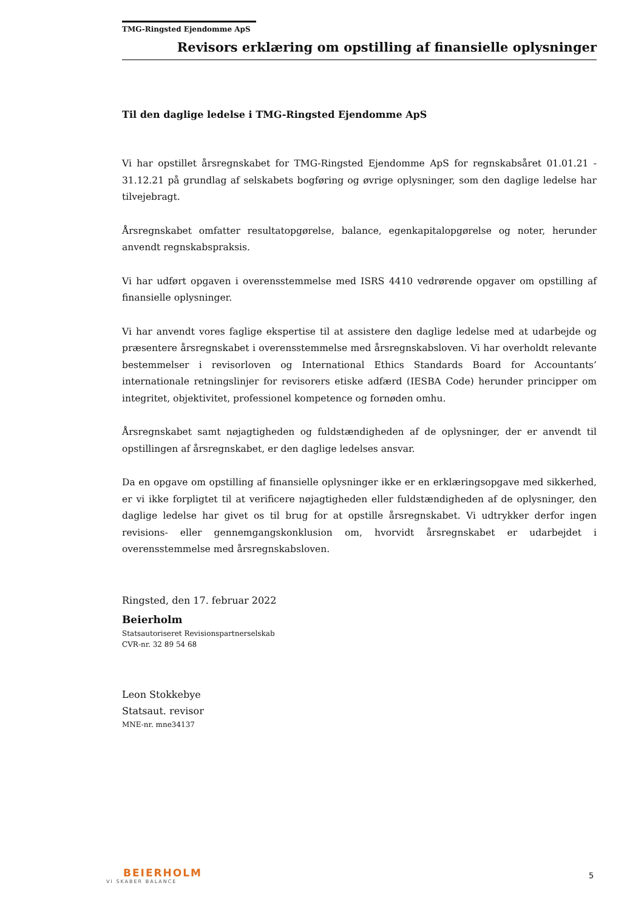TMG-Ringsted Ejendomme ApS
Revisors erklæring om opstilling af finansielle oplysninger
Til den daglige ledelse i TMG-Ringsted Ejendomme ApS
Vi har opstillet årsregnskabet for TMG-Ringsted Ejendomme ApS for regnskabsåret 01.01.21 - 31.12.21 på grundlag af selskabets bogføring og øvrige oplysninger, som den daglige ledelse har tilvejebragt.
Årsregnskabet omfatter resultatopgørelse, balance, egenkapitalopgørelse og noter, herunder anvendt regnskabspraksis.
Vi har udført opgaven i overensstemmelse med ISRS 4410 vedrørende opgaver om opstilling af finansielle oplysninger.
Vi har anvendt vores faglige ekspertise til at assistere den daglige ledelse med at udarbejde og præsentere årsregnskabet i overensstemmelse med årsregnskabsloven. Vi har overholdt relevante bestemmelser i revisorloven og International Ethics Standards Board for Accountants’ internationale retningslinjer for revisorers etiske adfærd (IESBA Code) herunder principper om integritet, objektivitet, professionel kompetence og fornøden omhu.
Årsregnskabet samt nøjagtigheden og fuldstændigheden af de oplysninger, der er anvendt til opstillingen af årsregnskabet, er den daglige ledelses ansvar.
Da en opgave om opstilling af finansielle oplysninger ikke er en erklæringsopgave med sikkerhed, er vi ikke forpligtet til at verificere nøjagtigheden eller fuldstændigheden af de oplysninger, den daglige ledelse har givet os til brug for at opstille årsregnskabet. Vi udtrykker derfor ingen revisions- eller gennemgangskonklusion om, hvorvidt årsregnskabet er udarbejdet i overensstemmelse med årsregnskabsloven.
Ringsted, den 17. februar 2022
Beierholm
Statsautoriseret Revisionspartnerselskab
CVR-nr. 32 89 54 68
Leon Stokkebye
Statsaut. revisor
MNE-nr. mne34137
BEIERHOLM
VI SKABER BALANCE
5